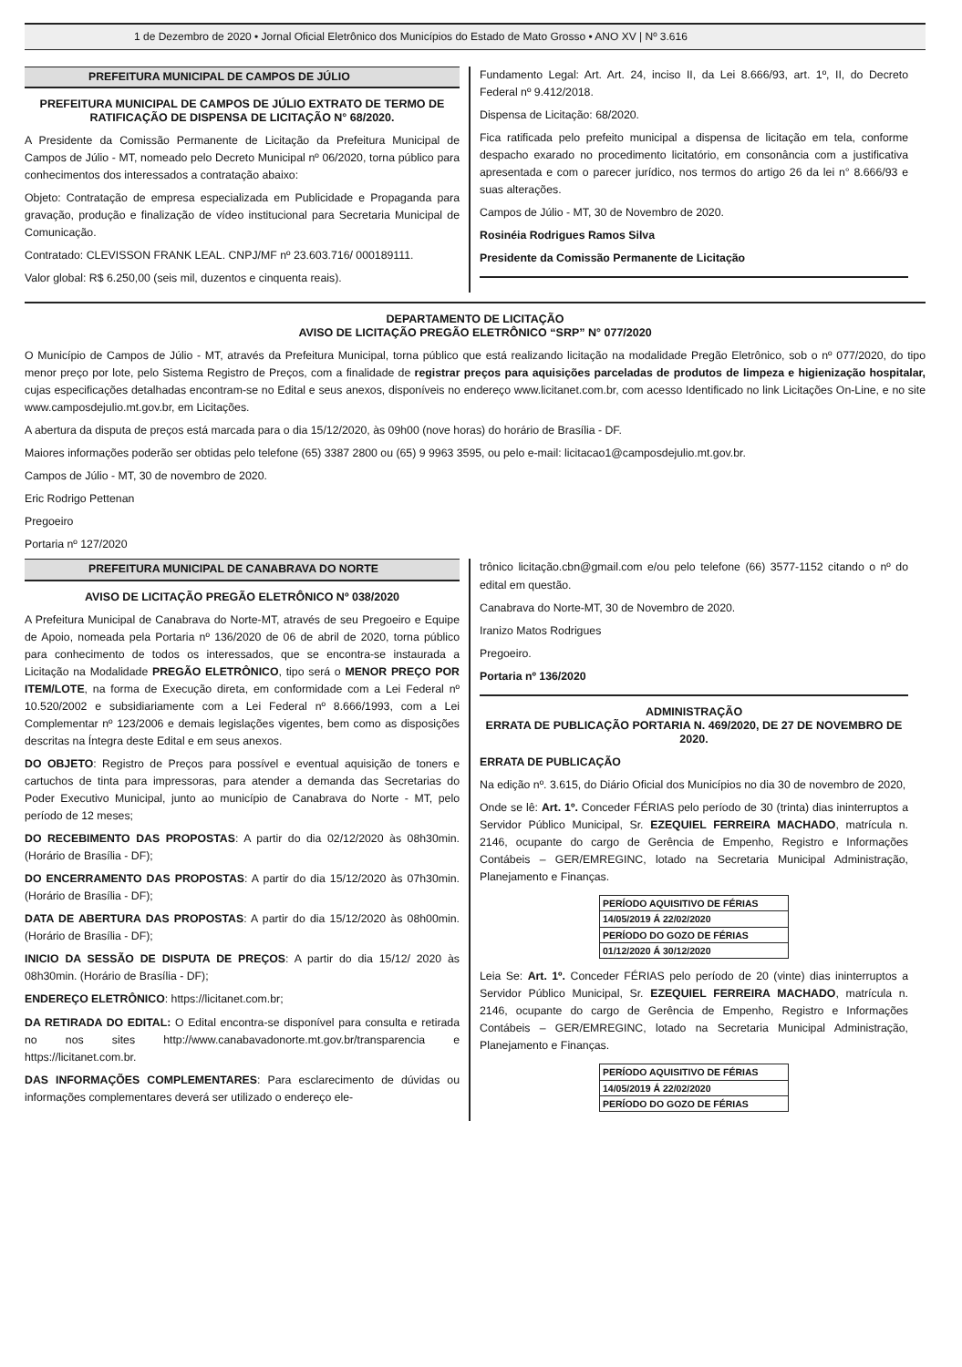1 de Dezembro de 2020 • Jornal Oficial Eletrônico dos Municípios do Estado de Mato Grosso • ANO XV | Nº 3.616
PREFEITURA MUNICIPAL DE CAMPOS DE JÚLIO
PREFEITURA MUNICIPAL DE CAMPOS DE JÚLIO EXTRATO DE TERMO DE RATIFICAÇÃO DE DISPENSA DE LICITAÇÃO N° 68/2020.
A Presidente da Comissão Permanente de Licitação da Prefeitura Municipal de Campos de Júlio - MT, nomeado pelo Decreto Municipal nº 06/2020, torna público para conhecimentos dos interessados a contratação abaixo:
Objeto: Contratação de empresa especializada em Publicidade e Propaganda para gravação, produção e finalização de vídeo institucional para Secretaria Municipal de Comunicação.
Contratado: CLEVISSON FRANK LEAL. CNPJ/MF nº 23.603.716/ 000189111.
Valor global: R$ 6.250,00 (seis mil, duzentos e cinquenta reais).
Fundamento Legal: Art. Art. 24, inciso II, da Lei 8.666/93, art. 1º, II, do Decreto Federal nº 9.412/2018.
Dispensa de Licitação: 68/2020.
Fica ratificada pelo prefeito municipal a dispensa de licitação em tela, conforme despacho exarado no procedimento licitatório, em consonância com a justificativa apresentada e com o parecer jurídico, nos termos do artigo 26 da lei n° 8.666/93 e suas alterações.
Campos de Júlio - MT, 30 de Novembro de 2020.
Rosinéia Rodrigues Ramos Silva
Presidente da Comissão Permanente de Licitação
DEPARTAMENTO DE LICITAÇÃO
AVISO DE LICITAÇÃO PREGÃO ELETRÔNICO “SRP” N° 077/2020
O Município de Campos de Júlio - MT, através da Prefeitura Municipal, torna público que está realizando licitação na modalidade Pregão Eletrônico, sob o nº 077/2020, do tipo menor preço por lote, pelo Sistema Registro de Preços, com a finalidade de registrar preços para aquisições parceladas de produtos de limpeza e higienização hospitalar, cujas especificações detalhadas encontram-se no Edital e seus anexos, disponíveis no endereço www.licitanet.com.br, com acesso Identificado no link Licitações On-Line, e no site www.camposdejulio.mt.gov.br, em Licitações.
A abertura da disputa de preços está marcada para o dia 15/12/2020, às 09h00 (nove horas) do horário de Brasília - DF.
Maiores informações poderão ser obtidas pelo telefone (65) 3387 2800 ou (65) 9 9963 3595, ou pelo e-mail: licitacao1@camposdejulio.mt.gov.br.
Campos de Júlio - MT, 30 de novembro de 2020.
Eric Rodrigo Pettenan
Pregoeiro
Portaria nº 127/2020
PREFEITURA MUNICIPAL DE CANABRAVA DO NORTE
AVISO DE LICITAÇÃO PREGÃO ELETRÔNICO Nº 038/2020
A Prefeitura Municipal de Canabrava do Norte-MT, através de seu Pregoeiro e Equipe de Apoio, nomeada pela Portaria nº 136/2020 de 06 de abril de 2020, torna público para conhecimento de todos os interessados, que se encontra-se instaurada a Licitação na Modalidade PREGÃO ELETRÔNICO, tipo será o MENOR PREÇO POR ITEM/LOTE, na forma de Execução direta, em conformidade com a Lei Federal nº 10.520/2002 e subsidiariamente com a Lei Federal nº 8.666/1993, com a Lei Complementar nº 123/2006 e demais legislações vigentes, bem como as disposições descritas na Íntegra deste Edital e em seus anexos.
DO OBJETO: Registro de Preços para possível e eventual aquisição de toners e cartuchos de tinta para impressoras, para atender a demanda das Secretarias do Poder Executivo Municipal, junto ao município de Canabrava do Norte - MT, pelo período de 12 meses;
DO RECEBIMENTO DAS PROPOSTAS: A partir do dia 02/12/2020 às 08h30min. (Horário de Brasília - DF);
DO ENCERRAMENTO DAS PROPOSTAS: A partir do dia 15/12/2020 às 07h30min. (Horário de Brasília - DF);
DATA DE ABERTURA DAS PROPOSTAS: A partir do dia 15/12/2020 às 08h00min. (Horário de Brasília - DF);
INICIO DA SESSÃO DE DISPUTA DE PREÇOS: A partir do dia 15/12/ 2020 às 08h30min. (Horário de Brasília - DF);
ENDEREÇO ELETRÔNICO: https://licitanet.com.br;
DA RETIRADA DO EDITAL: O Edital encontra-se disponível para consulta e retirada no nos sites http://www.canabavadonorte.mt.gov.br/transparencia e https://licitanet.com.br.
DAS INFORMAÇÕES COMPLEMENTARES: Para esclarecimento de dúvidas ou informações complementares deverá ser utilizado o endereço ele-
trônico licitação.cbn@gmail.com e/ou pelo telefone (66) 3577-1152 citando o nº do edital em questão.
Canabrava do Norte-MT, 30 de Novembro de 2020.
Iranizo Matos Rodrigues
Pregoeiro.
Portaria nº 136/2020
ADMINISTRAÇÃO
ERRATA DE PUBLICAÇÃO PORTARIA N. 469/2020, DE 27 DE NOVEMBRO DE 2020.
ERRATA DE PUBLICAÇÃO
Na edição nº. 3.615, do Diário Oficial dos Municípios no dia 30 de novembro de 2020,
Onde se lê: Art. 1º. Conceder FÉRIAS pelo período de 30 (trinta) dias ininterruptos a Servidor Público Municipal, Sr. EZEQUIEL FERREIRA MACHADO, matrícula n. 2146, ocupante do cargo de Gerência de Empenho, Registro e Informações Contábeis – GER/EMREGINC, lotado na Secretaria Municipal Administração, Planejamento e Finanças.
| PERÍODO AQUISITIVO DE FÉRIAS |
| 14/05/2019 Á 22/02/2020 |
| PERÍODO DO GOZO DE FÉRIAS |
| 01/12/2020 Á 30/12/2020 |
Leia Se: Art. 1º. Conceder FÉRIAS pelo período de 20 (vinte) dias ininterruptos a Servidor Público Municipal, Sr. EZEQUIEL FERREIRA MACHADO, matrícula n. 2146, ocupante do cargo de Gerência de Empenho, Registro e Informações Contábeis – GER/EMREGINC, lotado na Secretaria Municipal Administração, Planejamento e Finanças.
| PERÍODO AQUISITIVO DE FÉRIAS |
| 14/05/2019 Á 22/02/2020 |
| PERÍODO DO GOZO DE FÉRIAS |